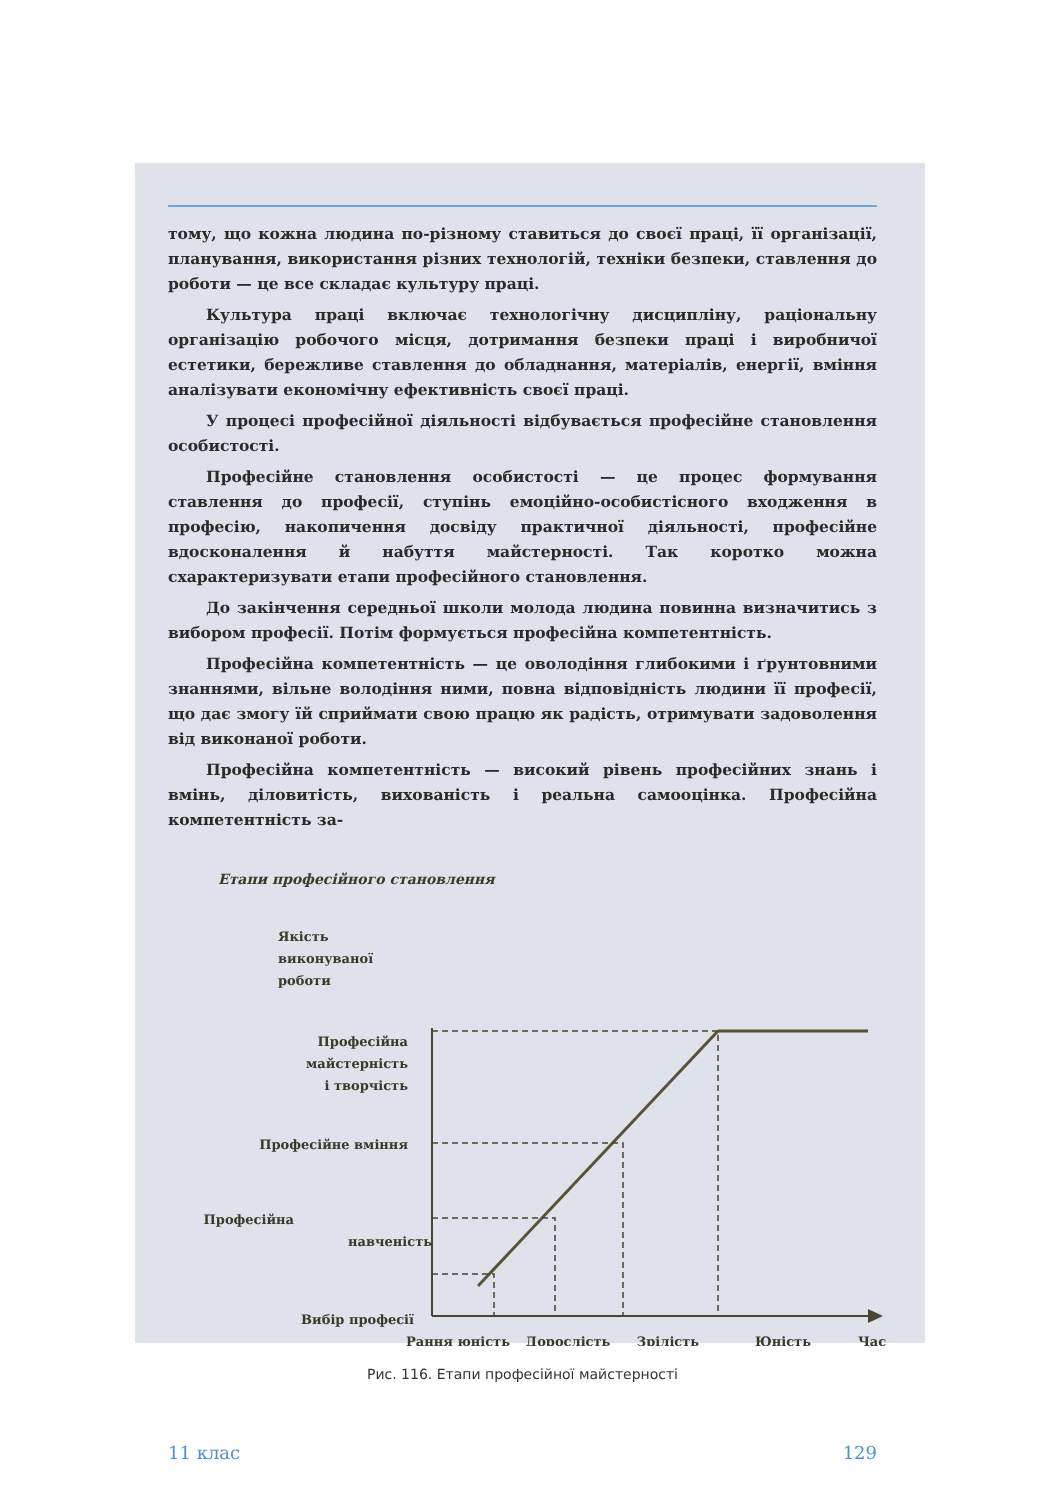тому, що кожна людина по-різному ставиться до своєї праці, її організації, планування, використання різних технологій, техніки безпеки, ставлення до роботи — це все складає культуру праці.
Культура праці включає технологічну дисципліну, раціональну організацію робочого місця, дотримання безпеки праці і виробничої естетики, бережливе ставлення до обладнання, матеріалів, енергії, вміння аналізувати економічну ефективність своєї праці.
У процесі професійної діяльності відбувається професійне становлення особистості.
Професійне становлення особистості — це процес формування ставлення до професії, ступінь емоційно-особистісного входження в професію, накопичення досвіду практичної діяльності, професійне вдосконалення й набуття майстерності. Так коротко можна схарактеризувати етапи професійного становлення.
До закінчення середньої школи молода людина повинна визначитись з вибором професії. Потім формується професійна компетентність.
Професійна компетентність — це оволодіння глибокими і ґрунтовними знаннями, вільне володіння ними, повна відповідність людини її професії, що дає змогу їй сприймати свою працю як радість, отримувати задоволення від виконаної роботи.
Професійна компетентність — високий рівень професійних знань і вмінь, діловитість, вихованість і реальна самооцінка. Професійна компетентність за-
Етапи професійного становлення
Якість
виконуваної
роботи
Професійна
майстерність
і творчість
Професійне вміння
Професійна
навченість
Вибір професії
Рання юність
Дорослість
Зрілість
Юність
Час
Рис. 116. Етапи професійної майстерності
11 клас 129